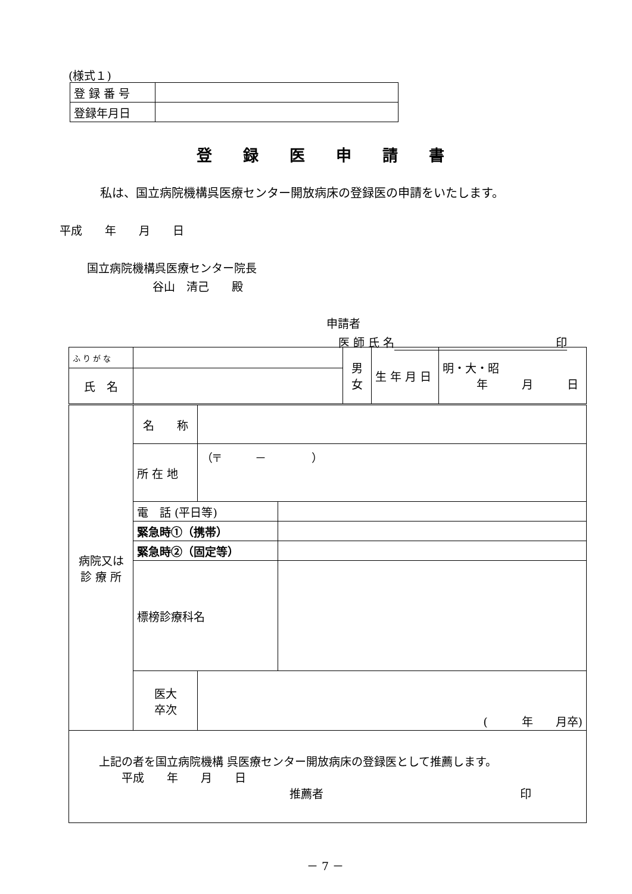(様式１)
| 登 録 番 号 | |
| 登録年月日 | |
登録医申請書
私は、国立病院機構呉医療センター開放病床の登録医の申請をいたします。
平成　　年　　月　　日
国立病院機構呉医療センター院長
谷山　清己　　殿
申請者
医 師 氏 名 印　
| ふ り が な | | 男 女 | 生 年 月 日 | 明・大・昭 年 月 日 |
| 氏 名 | | | | |
| 病院又は 診 療 所 | 名 称 | | |
| | 所 在 地 | （〒 － ） | |
| | 電 話 (平日等) | | |
| | 緊急時①（携帯） | | |
| | 緊急時②（固定等） | | |
| | 標榜診療科名 | | |
| | 医大 卒次 | ( 年 月卒) | |
| 上記の者を国立病院機構 呉医療センター開放病床の登録医として推薦します。 平成 年 月 日 推薦者 印 | | | |
－ 7 －